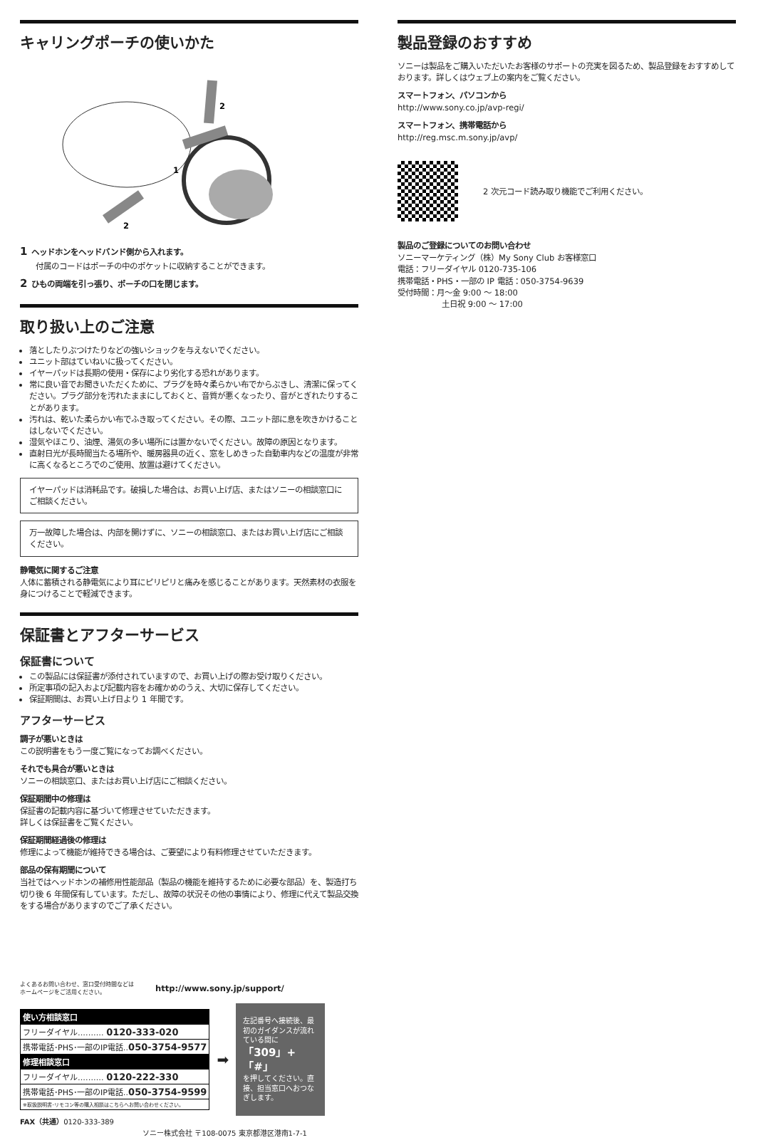キャリングポーチの使いかた
1
2
2
1 ヘッドホンをヘッドバンド側から入れます。
付属のコードはポーチの中のポケットに収納することができます。
2 ひもの両端を引っ張り、ポーチの口を閉じます。
取り扱い上のご注意
落としたりぶつけたりなどの強いショックを与えないでください。
ユニット部はていねいに扱ってください。
イヤーパッドは長期の使用・保存により劣化する恐れがあります。
常に良い音でお聞きいただくために、プラグを時々柔らかい布でからぶきし、清潔に保ってください。プラグ部分を汚れたままにしておくと、音質が悪くなったり、音がとぎれたりすることがあります。
汚れは、乾いた柔らかい布でふき取ってください。その際、ユニット部に息を吹きかけることはしないでください。
湿気やほこり、油煙、湯気の多い場所には置かないでください。故障の原因となります。
直射日光が長時間当たる場所や、暖房器具の近く、窓をしめきった自動車内などの温度が非常に高くなるところでのご使用、放置は避けてください。
イヤーパッドは消耗品です。破損した場合は、お買い上げ店、またはソニーの相談窓口にご相談ください。
万一故障した場合は、内部を開けずに、ソニーの相談窓口、またはお買い上げ店にご相談ください。
静電気に関するご注意
人体に蓄積される静電気により耳にピリピリと痛みを感じることがあります。天然素材の衣服を身につけることで軽減できます。
保証書とアフターサービス
保証書について
この製品には保証書が添付されていますので、お買い上げの際お受け取りください。
所定事項の記入および記載内容をお確かめのうえ、大切に保存してください。
保証期間は、お買い上げ日より 1 年間です。
アフターサービス
調子が悪いときは
この説明書をもう一度ご覧になってお調べください。
それでも具合が悪いときは
ソニーの相談窓口、またはお買い上げ店にご相談ください。
保証期間中の修理は
保証書の記載内容に基づいて修理させていただきます。
詳しくは保証書をご覧ください。
保証期間経過後の修理は
修理によって機能が維持できる場合は、ご要望により有料修理させていただきます。
部品の保有期間について
当社ではヘッドホンの補修用性能部品（製品の機能を維持するために必要な部品）を、製造打ち切り後 6 年間保有しています。ただし、故障の状況その他の事情により、修理に代えて製品交換をする場合がありますのでご了承ください。
よくあるお問い合わせ、窓口受付時間などは
ホームページをご活用ください。
http://www.sony.jp/support/
| 使い方相談窓口 |
| フリーダイヤル‥‥‥‥‥ 0120-333-020 |
| 携帯電話･PHS･一部のIP電話‥ 050-3754-9577 |
| 修理相談窓口 |
| フリーダイヤル‥‥‥‥‥ 0120-222-330 |
| 携帯電話･PHS･一部のIP電話‥ 050-3754-9599 |
| ※取扱説明書･リモコン等の購入相談はこちらへお問い合わせください。 |
➡
左記番号へ接続後、最初のガイダンスが流れている間に
「309」+「#」
を押してください。直接、担当窓口へおつなぎします。
FAX（共通）0120-333-389
ソニー株式会社 〒108-0075 東京都港区港南1-7-1
製品登録のおすすめ
ソニーは製品をご購入いただいたお客様のサポートの充実を図るため、製品登録をおすすめしております。詳しくはウェブ上の案内をご覧ください。
スマートフォン、パソコンから
http://www.sony.co.jp/avp-regi/
スマートフォン、携帯電話から
http://reg.msc.m.sony.jp/avp/
2 次元コード読み取り機能でご利用ください。
製品のご登録についてのお問い合わせ
ソニーマーケティング（株）My Sony Club お客様窓口
電話：フリーダイヤル 0120-735-106
携帯電話・PHS・一部の IP 電話：050-3754-9639
受付時間：月〜金 9:00 〜 18:00
土日祝 9:00 〜 17:00